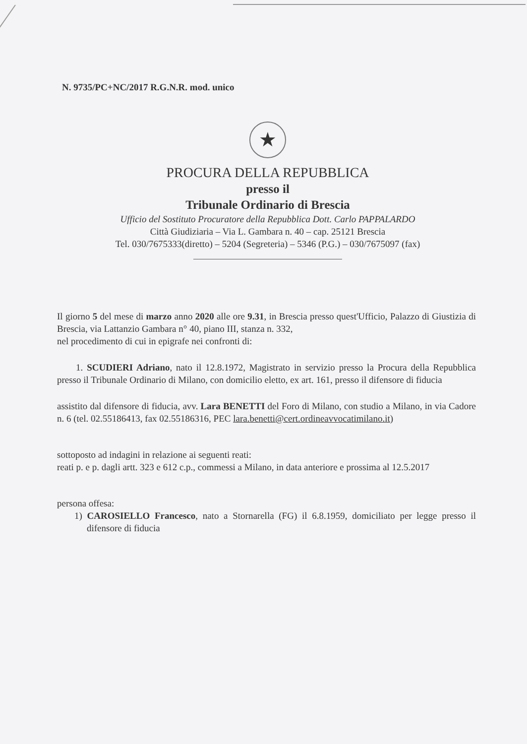N. 9735/PC+NC/2017 R.G.N.R. mod. unico
★
PROCURA DELLA REPUBBLICA
presso il
Tribunale Ordinario di Brescia
Ufficio del Sostituto Procuratore della Repubblica Dott. Carlo PAPPALARDO
Città Giudiziaria – Via L. Gambara n. 40 – cap. 25121 Brescia
Tel. 030/7675333(diretto) – 5204 (Segreteria) – 5346 (P.G.) – 030/7675097 (fax)
Il giorno 5 del mese di marzo anno 2020 alle ore 9.31, in Brescia presso quest'Ufficio, Palazzo di Giustizia di Brescia, via Lattanzio Gambara n° 40, piano III, stanza n. 332,
nel procedimento di cui in epigrafe nei confronti di:
1. SCUDIERI Adriano, nato il 12.8.1972, Magistrato in servizio presso la Procura della Repubblica presso il Tribunale Ordinario di Milano, con domicilio eletto, ex art. 161, presso il difensore di fiducia
assistito dal difensore di fiducia, avv. Lara BENETTI del Foro di Milano, con studio a Milano, in via Cadore n. 6 (tel. 02.55186413, fax 02.55186316, PEC lara.benetti@cert.ordineavvocatimilano.it)
sottoposto ad indagini in relazione ai seguenti reati:
reati p. e p. dagli artt. 323 e 612 c.p., commessi a Milano, in data anteriore e prossima al 12.5.2017
persona offesa:
1) CAROSIELLO Francesco, nato a Stornarella (FG) il 6.8.1959, domiciliato per legge presso il difensore di fiducia